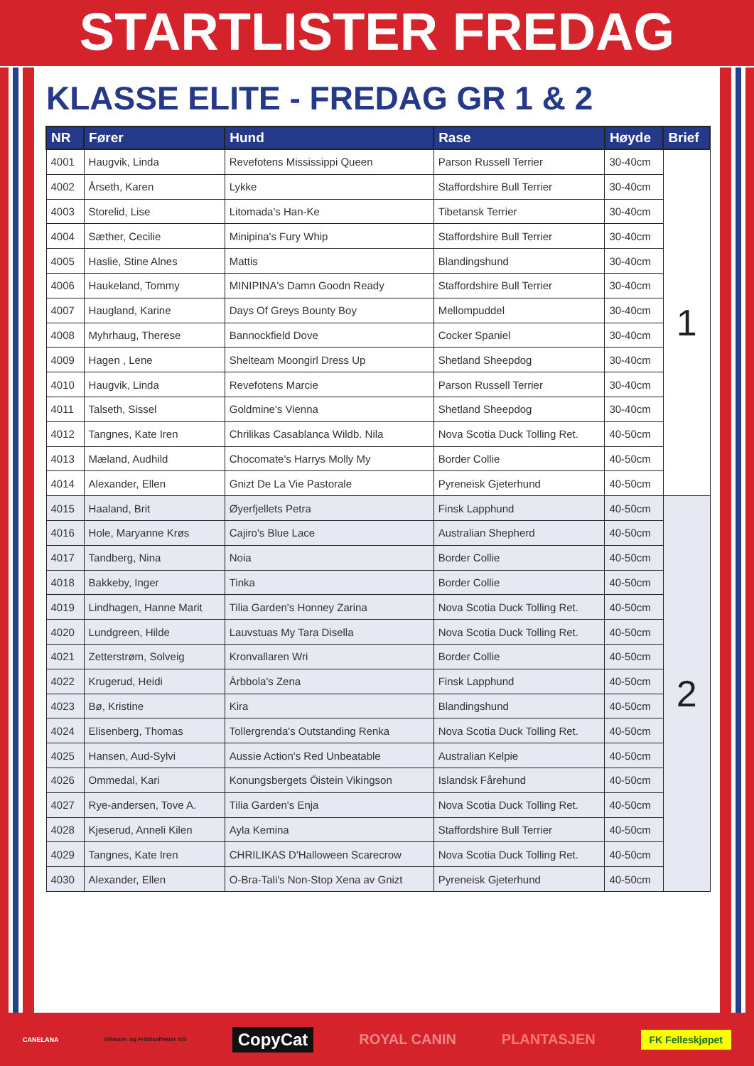STARTLISTER FREDAG
KLASSE ELITE - FREDAG GR 1 & 2
| NR | Fører | Hund | Rase | Høyde | Brief |
| --- | --- | --- | --- | --- | --- |
| 4001 | Haugvik, Linda | Revefotens Mississippi Queen | Parson Russell Terrier | 30-40cm | 1 |
| 4002 | Årseth, Karen | Lykke | Staffordshire Bull Terrier | 30-40cm | |
| 4003 | Storelid, Lise | Litomada's Han-Ke | Tibetansk Terrier | 30-40cm | |
| 4004 | Sæther, Cecilie | Minipina's Fury Whip | Staffordshire Bull Terrier | 30-40cm | |
| 4005 | Haslie, Stine Alnes | Mattis | Blandingshund | 30-40cm | |
| 4006 | Haukeland, Tommy | MINIPINA's Damn Goodn Ready | Staffordshire Bull Terrier | 30-40cm | |
| 4007 | Haugland, Karine | Days Of Greys Bounty Boy | Mellompuddel | 30-40cm | |
| 4008 | Myhrhaug, Therese | Bannockfield Dove | Cocker Spaniel | 30-40cm | |
| 4009 | Hagen , Lene | Shelteam Moongirl Dress Up | Shetland Sheepdog | 30-40cm | |
| 4010 | Haugvik, Linda | Revefotens Marcie | Parson Russell Terrier | 30-40cm | |
| 4011 | Talseth, Sissel | Goldmine's Vienna | Shetland Sheepdog | 30-40cm | |
| 4012 | Tangnes, Kate Iren | Chrilikas Casablanca Wildb. Nila | Nova Scotia Duck Tolling Ret. | 40-50cm | |
| 4013 | Mæland, Audhild | Chocomate's Harrys Molly My | Border Collie | 40-50cm | |
| 4014 | Alexander, Ellen | Gnizt De La Vie Pastorale | Pyreneisk Gjeterhund | 40-50cm | |
| 4015 | Haaland, Brit | Øyerfjellets Petra | Finsk Lapphund | 40-50cm | 2 |
| 4016 | Hole, Maryanne Krøs | Cajiro's Blue Lace | Australian Shepherd | 40-50cm | |
| 4017 | Tandberg, Nina | Noia | Border Collie | 40-50cm | |
| 4018 | Bakkeby, Inger | Tinka | Border Collie | 40-50cm | |
| 4019 | Lindhagen, Hanne Marit | Tilia Garden's Honney Zarina | Nova Scotia Duck Tolling Ret. | 40-50cm | |
| 4020 | Lundgreen, Hilde | Lauvstuas My Tara Disella | Nova Scotia Duck Tolling Ret. | 40-50cm | |
| 4021 | Zetterstrøm, Solveig | Kronvallaren Wri | Border Collie | 40-50cm | |
| 4022 | Krugerud, Heidi | Àrbbola's Zena | Finsk Lapphund | 40-50cm | |
| 4023 | Bø, Kristine | Kira | Blandingshund | 40-50cm | |
| 4024 | Elisenberg, Thomas | Tollergrenda's Outstanding Renka | Nova Scotia Duck Tolling Ret. | 40-50cm | |
| 4025 | Hansen, Aud-Sylvi | Aussie Action's Red Unbeatable | Australian Kelpie | 40-50cm | |
| 4026 | Ommedal, Kari | Konungsbergets Öistein Vikingson | Islandsk Fårehund | 40-50cm | |
| 4027 | Rye-andersen, Tove A. | Tilia Garden's Enja | Nova Scotia Duck Tolling Ret. | 40-50cm | |
| 4028 | Kjeserud, Anneli Kilen | Ayla Kemina | Staffordshire Bull Terrier | 40-50cm | |
| 4029 | Tangnes, Kate Iren | CHRILIKAS D'Halloween Scarecrow | Nova Scotia Duck Tolling Ret. | 40-50cm | |
| 4030 | Alexander, Ellen | O-Bra-Tali's Non-Stop Xena av Gnizt | Pyreneisk Gjeterhund | 40-50cm | |
CANELANA Villmark- og Fritidseffekter A/S CopyCat ROYAL CANIN PLANTASJEN FK Felleskjøpet